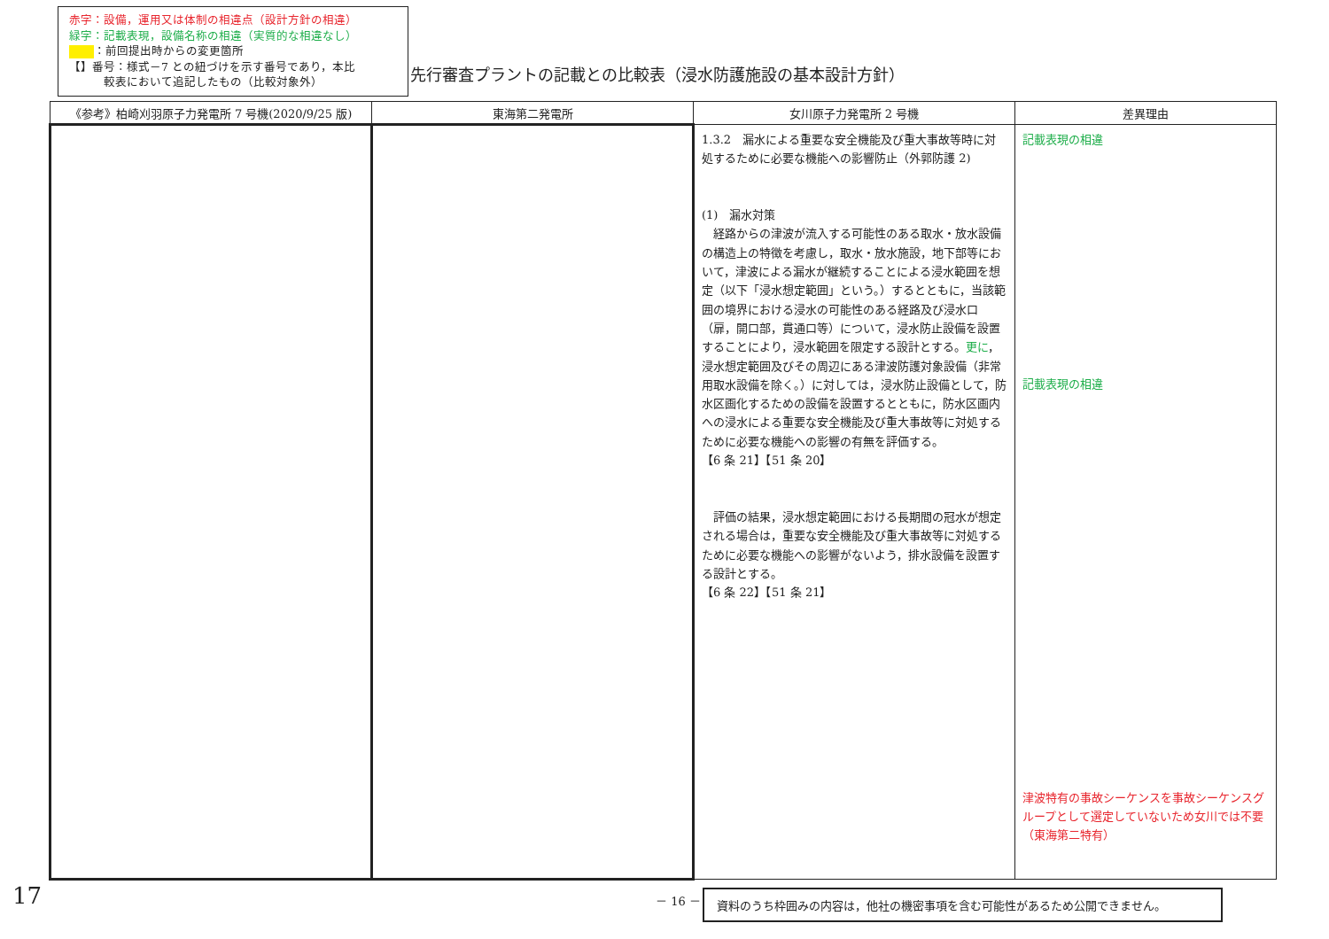赤字：設備，運用又は体制の相違点（設計方針の相違）
緑字：記載表現，設備名称の相違（実質的な相違なし）
：前回提出時からの変更箇所
【】番号：様式－7 との紐づけを示す番号であり，本比
　　　較表において追記したもの（比較対象外）
先行審査プラントの記載との比較表（浸水防護施設の基本設計方針）
| 《参考》柏崎刈羽原子力発電所 7 号機(2020/9/25 版) | 東海第二発電所 | 女川原子力発電所 2 号機 | 差異理由 |
| --- | --- | --- | --- |
| | | 1.3.2 漏水による重要な安全機能及び重大事故等時に対処するために必要な機能への影響防止（外郭防護 2) (1) 漏水対策 経路からの津波が流入する可能性のある取水・放水設備の構造上の特徴を考慮し，取水・放水施設，地下部等において，津波による漏水が継続することによる浸水範囲を想定（以下「浸水想定範囲」という。）するとともに，当該範囲の境界における浸水の可能性のある経路及び浸水口（扉，開口部，貫通口等）について，浸水防止設備を設置することにより，浸水範囲を限定する設計とする。 更に ，浸水想定範囲及びその周辺にある津波防護対象設備（非常用取水設備を除く。）に対しては，浸水防止設備として，防水区画化するための設備を設置するとともに，防水区画内への浸水による重要な安全機能及び重大事故等に対処するために必要な機能への影響の有無を評価する。 【6 条 21】【51 条 20】 評価の結果，浸水想定範囲における長期間の冠水が想定される場合は，重要な安全機能及び重大事故等に対処するために必要な機能への影響がないよう，排水設備を設置する設計とする。 【6 条 22】【51 条 21】 | 記載表現の相違 記載表現の相違 津波特有の事故シーケンスを事故シーケンスグループとして選定していないため女川では不要（東海第二特有） |
17 － 16 － 資料のうち枠囲みの内容は，他社の機密事項を含む可能性があるため公開できません。